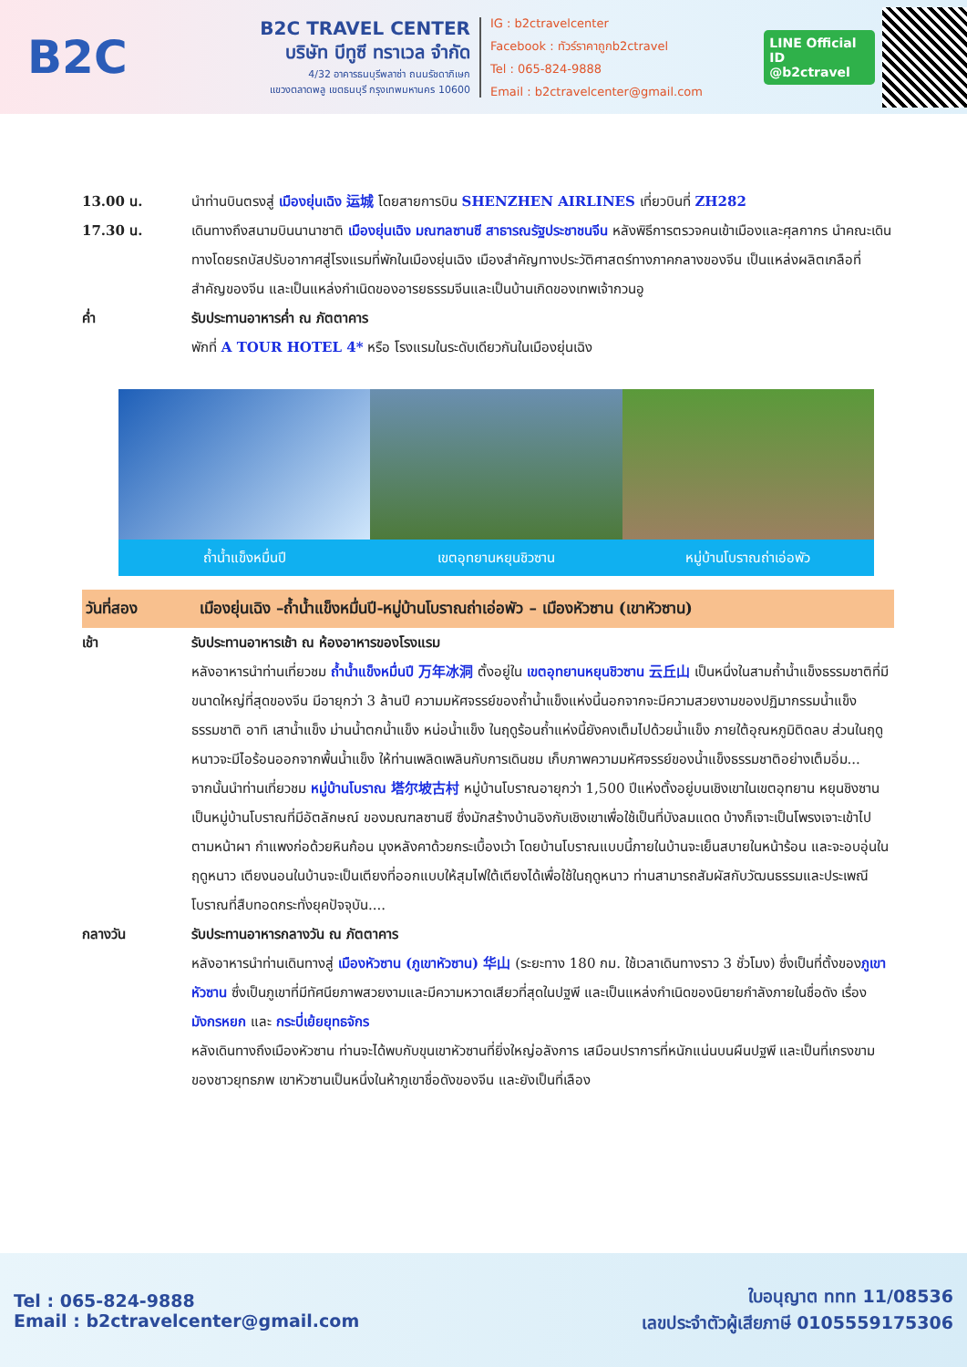B2C
B2C TRAVEL CENTER
บริษัท บีทูซี ทราเวล จำกัด
4/32 อาคารธนบุรีพลาซ่า ถนนรัชดาภิเษก
แขวงตลาดพลู เขตธนบุรี กรุงเทพมหานคร 10600
IG : b2ctravelcenter
Facebook : ทัวร์ราคาถูกb2ctravel
Tel : 065-824-9888
Email : b2ctravelcenter@gmail.com
LINE Official ID
@b2ctravel
13.00 น. นำท่านบินตรงสู่ เมืองยุ่นเฉิง 运城 โดยสายการบิน SHENZHEN AIRLINES เที่ยวบินที่ ZH282
17.30 น. เดินทางถึงสนามบินนานาชาติ เมืองยุ่นเฉิง มณฑลซานซี สาธารณรัฐประชาชนจีน หลังพิธีการตรวจคนเข้าเมืองและศุลกากร นำคณะเดินทางโดยรถบัสปรับอากาศสู่โรงแรมที่พักในเมืองยุ่นเฉิง เมืองสำคัญทางประวัติศาสตร์ทางภาคกลางของจีน เป็นแหล่งผลิตเกลือที่สำคัญของจีน และเป็นแหล่งกำเนิดของอารยธรรมจีนและเป็นบ้านเกิดของเทพเจ้ากวนอู
ค่ำ รับประทานอาหารค่ำ ณ ภัตตาคาร
พักที่ A TOUR HOTEL 4* หรือ โรงแรมในระดับเดียวกันในเมืองยุ่นเฉิง
ถ้ำน้ำแข็งหมื่นปี เขตอุทยานหยุนชิวซาน หมู่บ้านโบราณถ่าเอ่อพัว
วันที่สอง เมืองยุ่นเฉิง –ถ้ำน้ำแข็งหมื่นปี-หมู่บ้านโบราณถ่าเอ่อพัว – เมืองหัวซาน (เขาหัวซาน)
เช้า รับประทานอาหารเช้า ณ ห้องอาหารของโรงแรม
หลังอาหารนำท่านเที่ยวชม ถ้ำน้ำแข็งหมื่นปี 万年冰洞 ตั้งอยู่ใน เขตอุทยานหยุนชิวซาน 云丘山 เป็นหนึ่งในสามถ้ำน้ำแข็งธรรมชาติที่มีขนาดใหญ่ที่สุดของจีน มีอายุกว่า 3 ล้านปี ความมหัศจรรย์ของถ้ำน้ำแข็งแห่งนี้นอกจากจะมีความสวยงามของปฏิมากรรมน้ำแข็งธรรมชาติ อาทิ เสาน้ำแข็ง ม่านน้ำตกน้ำแข็ง หน่อน้ำแข็ง ในฤดูร้อนถ้ำแห่งนี้ยังคงเต็มไปด้วยน้ำแข็ง ภายใต้อุณหภูมิติดลบ ส่วนในฤดูหนาวจะมีไอร้อนออกจากพื้นน้ำแข็ง ให้ท่านเพลิดเพลินกับการเดินชม เก็บภาพความมหัศจรรย์ของน้ำแข็งธรรมชาติอย่างเต็มอิ่ม...
จากนั้นนำท่านเที่ยวชม หมู่บ้านโบราณ 塔尔坡古村 หมู่บ้านโบราณอายุกว่า 1,500 ปีแห่งตั้งอยู่บนเชิงเขาในเขตอุทยาน หยุนชิงซาน เป็นหมู่บ้านโบราณที่มีอัตลักษณ์ ของมณฑลซานซี ซึ่งมักสร้างบ้านอิงกับเชิงเขาเพื่อใช้เป็นที่บังลมแดด บ้างก็เจาะเป็นโพรงเจาะเข้าไปตามหน้าผา กำแพงก่อด้วยหินก้อน มุงหลังคาด้วยกระเบื้องเว้า โดยบ้านโบราณแบบนี้ภายในบ้านจะเย็นสบายในหน้าร้อน และจะอบอุ่นในฤดูหนาว เตียงนอนในบ้านจะเป็นเตียงที่ออกแบบให้สุมไฟใต้เตียงได้เพื่อใช้ในฤดูหนาว ท่านสามารถสัมผัสกับวัฒนธรรมและประเพณีโบราณที่สืบทอดกระทั่งยุคปัจจุบัน....
กลางวัน รับประทานอาหารกลางวัน ณ ภัตตาคาร
หลังอาหารนำท่านเดินทางสู่ เมืองหัวซาน (ภูเขาหัวซาน) 华山 (ระยะทาง 180 กม. ใช้เวลาเดินทางราว 3 ชั่วโมง) ซึ่งเป็นที่ตั้งของภูเขาหัวซาน ซึ่งเป็นภูเขาที่มีทัศนียภาพสวยงามและมีความหวาดเสียวที่สุดในปฐพี และเป็นแหล่งกำเนิดของนิยายกำลังภายในชื่อดัง เรื่อง มังกรหยก และ กระบี่เย้ยยุทธจักร
หลังเดินทางถึงเมืองหัวซาน ท่านจะได้พบกับขุนเขาหัวซานที่ยิ่งใหญ่อลังการ เสมือนปราการที่หนักแน่นบนผืนปฐพี และเป็นที่เกรงขามของชาวยุทธภพ เขาหัวซานเป็นหนึ่งในห้าภูเขาชื่อดังของจีน และยังเป็นที่เลือง
Tel : 065-824-9888
Email : b2ctravelcenter@gmail.com
ใบอนุญาต ททท 11/08536
เลขประจำตัวผู้เสียภาษี 0105559175306